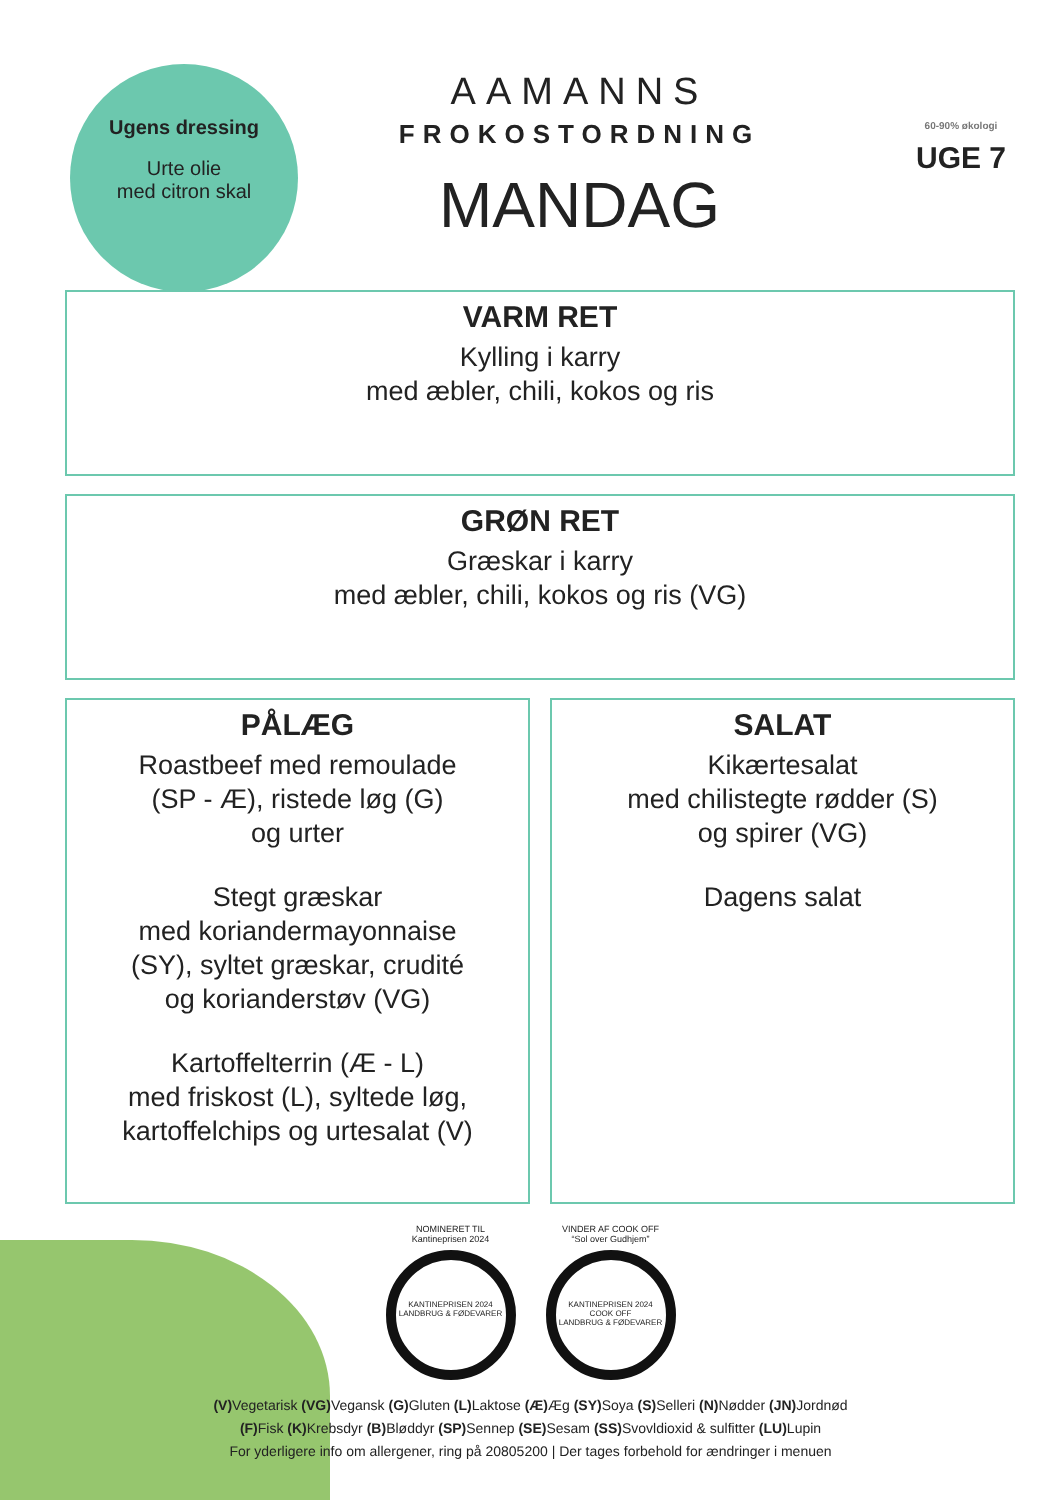Ugens dressing
Urte olie
med citron skal
AAMANNS
FROKOSTORDNING
MANDAG
60-90% økologi
UGE 7
VARM RET
Kylling i karry
med æbler, chili, kokos og ris
GRØN RET
Græskar i karry
med æbler, chili, kokos og ris (VG)
PÅLÆG
Roastbeef med remoulade
(SP - Æ), ristede løg (G)
og urter
Stegt græskar
med koriandermayonnaise
(SY), syltet græskar, crudité
og korianderstøv (VG)
Kartoffelterrin (Æ - L)
med friskost (L), syltede løg,
kartoffelchips og urtesalat (V)
SALAT
Kikærtesalat
med chilistegte rødder (S)
og spirer (VG)
Dagens salat
NOMINERET TIL
Kantineprisen 2024
KANTINEPRISEN 2024
LANDBRUG & FØDEVARER
VINDER AF COOK OFF
“Sol over Gudhjem”
KANTINEPRISEN 2024
COOK OFF
LANDBRUG & FØDEVARER
(V) Vegetarisk (VG) Vegansk (G) Gluten (L) Laktose (Æ) Æg (SY) Soya (S) Selleri (N) Nødder (JN) Jordnød
(F) Fisk (K) Krebsdyr (B) Bløddyr (SP) Sennep (SE) Sesam (SS) Svovldioxid & sulfitter (LU) Lupin
For yderligere info om allergener, ring på 20805200 | Der tages forbehold for ændringer i menuen